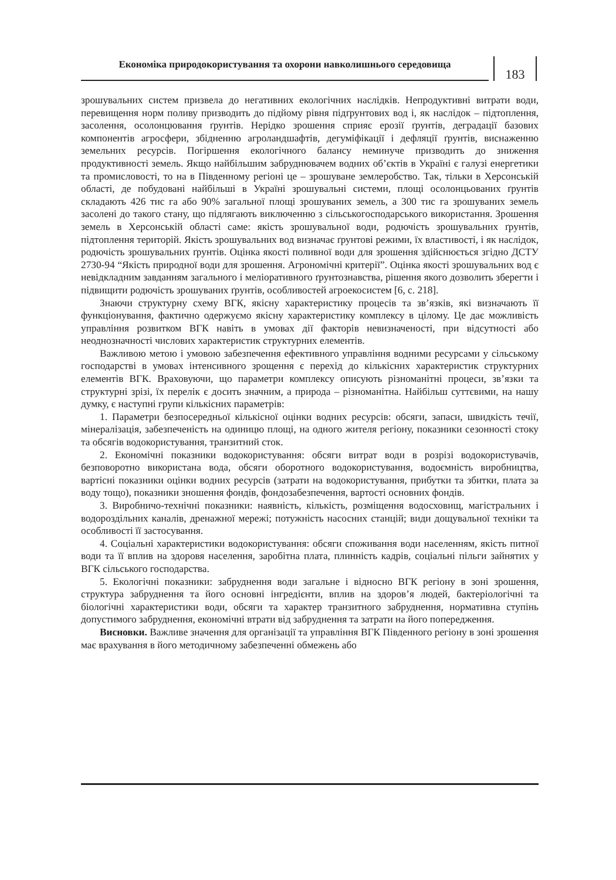Економіка природокористування та охорони навколишнього середовища
183
зрошувальних систем призвела до негативних екологічних наслідків. Непродуктивні витрати води, перевищення норм поливу призводить до підйому рівня підґрунтових вод і, як наслідок – підтоплення, засолення, осолонцювання ґрунтів. Нерідко зрошення сприяє ерозії ґрунтів, деградації базових компонентів агросфери, збідненню агроланд­шафтів, дегуміфікації і дефляції ґрунтів, виснаженню земельних ресурсів. Погіршення екологічного балансу неминуче призводить до зниження продуктивності земель. Якщо найбільшим забруднювачем водних об’єктів в Україні є галузі енергетики та промис­ловості, то на в Південному регіоні це – зрошуване землеробство. Так, тільки в Хер­сонській області, де побудовані найбільші в Україні зрошувальні системи, площі осо­лонцьованих ґрунтів складають 426 тис га або 90% загальної площі зрошуваних земель, а 300 тис га зрошуваних земель засолені до такого стану, що підлягають виключенню з сільськогосподарського використання. Зрошення земель в Херсонській області саме: якість зрошувальної води, родючість зрошувальних ґрунтів, підтоплення територій. Якість зрошувальних вод визначає ґрунтові режими, їх властивості, і як наслідок, родю­чість зрошувальних ґрунтів. Оцінка якості поливної води для зрошення здійснюється згідно ДСТУ 2730-94 “Якість природної води для зрошення. Агрономічні критерії”. Оцінка якості зрошувальних вод є невідкладним завданням загального і меліоративного ґрунтознавства, рішення якого дозволить зберегти і підвищити родючість зрошуваних ґрунтів, особливостей агроекосистем [6, с. 218].
Знаючи структурну схему ВГК, якісну характеристику процесів та зв’язків, які визначають її функціонування, фактично одержуємо якісну характеристику комплексу в цілому. Це дає можливість управління розвитком ВГК навіть в умовах дії факторів невизначеності, при відсутності або неоднозначності числових характеристик струк­турних елементів.
Важливою метою і умовою забезпечення ефективного управління водними ресур­сами у сільському господарстві в умовах інтенсивного зрощення є перехід до кіль­кісних характеристик структурних елементів ВГК. Враховуючи, що параметри ком­плексу описують різноманітні процеси, зв’язки та структурні зрізі, їх перелік є досить значним, а природа – різноманітна. Найбільш суттєвими, на нашу думку, є наступні групи кількісних параметрів:
1. Параметри безпосередньої кількісної оцінки водних ресурсів: обсяги, запаси, швидкість течії, мінералізація, забезпеченість на одиницю площі, на одного жителя регіону, показники сезонності стоку та обсягів водокористування, транзитний сток.
2. Економічні показники водокористування: обсяги витрат води в розрізі водо­користувачів, безповоротно використана вода, обсяги оборотного водокористування, водоємність виробництва, вартісні показники оцінки водних ресурсів (затрати на водокористування, прибутки та збитки, плата за воду тощо), показники зношення фон­дів, фондозабезпечення, вартості основних фондів.
3. Виробничо-технічні показники: наявність, кількість, розміщення водосховищ, магістральних і водороздільних каналів, дренажної мережі; потужність насосних станцій; види дощувальної техніки та особливості її застосування.
4. Соціальні характеристики водокористування: обсяги споживання води населен­ням, якість питної води та її вплив на здоровя населення, заробітна плата, плинність кадрів, соціальні пільги зайнятих у ВГК сільського господарства.
5. Екологічні показники: забруднення води загальне і відносно ВГК регіону в зоні зрошення, структура забруднення та його основні інгредієнти, вплив на здоров’я людей, бактеріологічні та біологічні характеристики води, обсяги та характер транзит­ного забруднення, нормативна ступінь допустимого забруднення, економічні втрати від забруднення та затрати на його попередження.
Висновки. Важливе значення для організації та управління ВГК Південного регі­ону в зоні зрошення має врахування в його методичному забезпеченні обмежень або